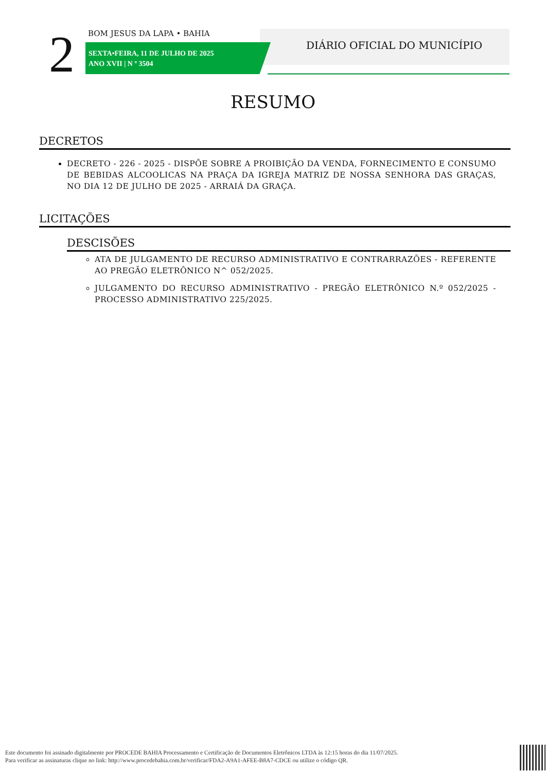2 BOM JESUS DA LAPA • BAHIA
SEXTA•FEIRA, 11 DE JULHO DE 2025
ANO XVII | N º 3504
DIÁRIO OFICIAL DO MUNICÍPIO
RESUMO
DECRETOS
DECRETO - 226 - 2025 - DISPÕE SOBRE A PROIBIÇÃO DA VENDA, FORNECIMENTO E CONSUMO DE BEBIDAS ALCOOLICAS NA PRAÇA DA IGREJA MATRIZ DE NOSSA SENHORA DAS GRAÇAS, NO DIA 12 DE JULHO DE 2025 - ARRAIÁ DA GRAÇA.
LICITAÇÕES
DESCISÕES
ATA DE JULGAMENTO DE RECURSO ADMINISTRATIVO E CONTRARRAZÕES - REFERENTE AO PREGÃO ELETRÔNICO N^ 052/2025.
JULGAMENTO DO RECURSO ADMINISTRATIVO - PREGÃO ELETRÔNICO N.º 052/2025 - PROCESSO ADMINISTRATIVO 225/2025.
Este documento foi assinado digitalmente por PROCEDE BAHIA Processamento e Certificação de Documentos Eletrônicos LTDA às 12:15 horas do dia 11/07/2025.
Para verificar as assinaturas clique no link: http://www.procedebahia.com.br/verificar/FDA2-A9A1-AFEE-B8A7-CDCE ou utilize o código QR.